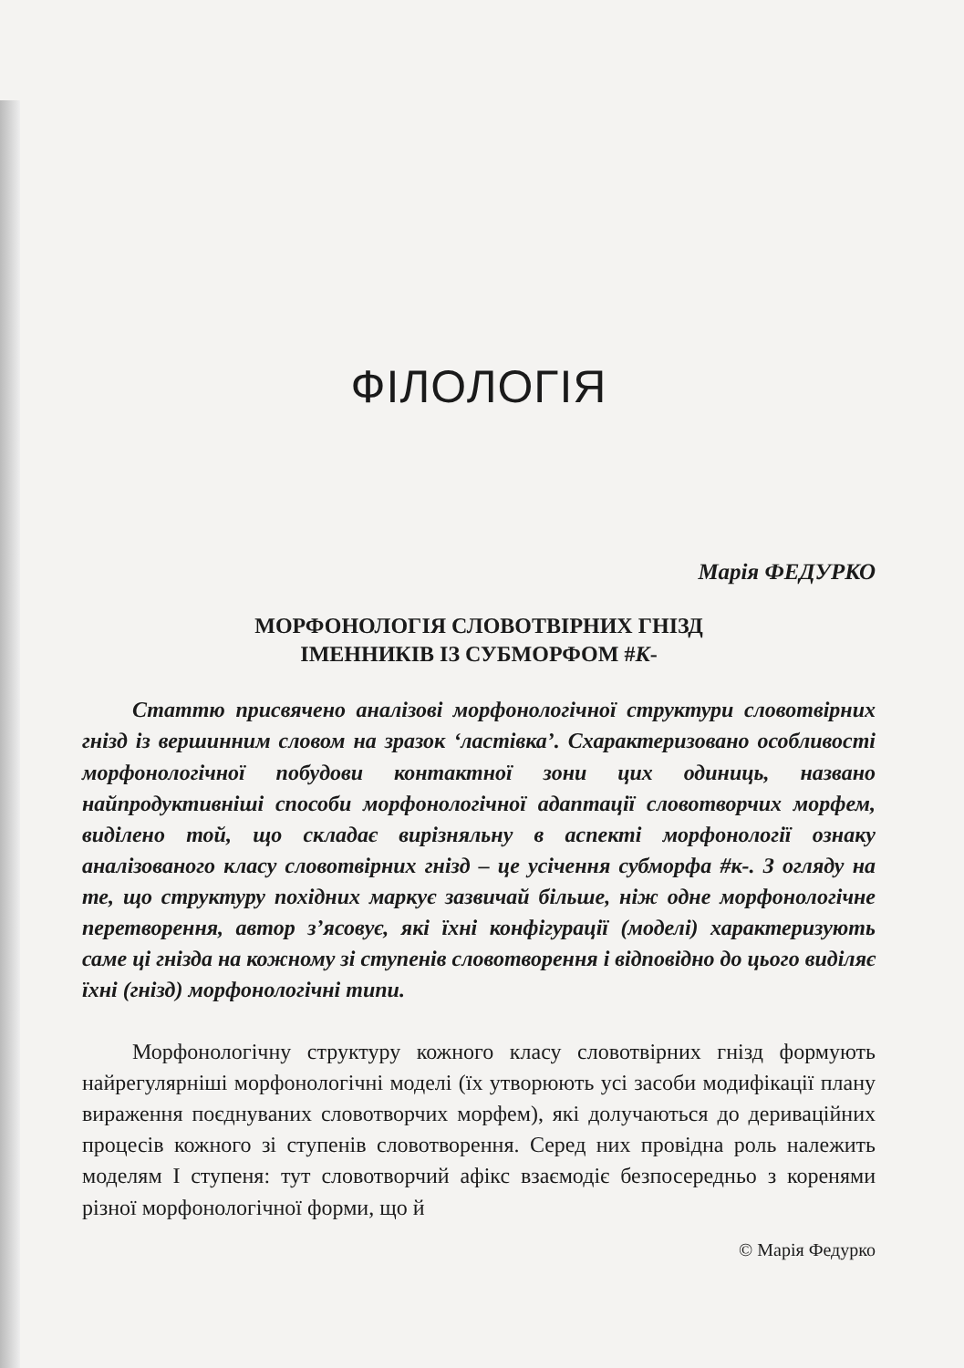ФІЛОЛОГІЯ
Марія ФЕДУРКО
МОРФОНОЛОГІЯ СЛОВОТВІРНИХ ГНІЗД
ІМЕННИКІВ ІЗ СУБМОРФОМ #К-
Статтю присвячено аналізові морфонологічної структури словотвірних гнізд із вершинним словом на зразок ‘ластівка’. Схарактеризовано особливості морфонологічної побудови контактної зони цих одиниць, названо найпродуктивніші способи морфонологічної адаптації словотворчих морфем, виділено той, що складає вирізняльну в аспекті морфонології ознаку аналізованого класу словотвірних гнізд – це усічення субморфа #к-. З огляду на те, що структуру похідних маркує зазвичай більше, ніж одне морфонологічне перетворення, автор з’ясовує, які їхні конфігурації (моделі) характеризують саме ці гнізда на кожному зі ступенів словотворення і відповідно до цього виділяє їхні (гнізд) морфонологічні типи.
Морфонологічну структуру кожного класу словотвірних гнізд формують найрегулярніші морфонологічні моделі (їх утворюють усі засоби модифікації плану вираження поєднуваних словотворчих морфем), які долучаються до дериваційних процесів кожного зі ступенів словотворення. Серед них провідна роль належить моделям І ступеня: тут словотворчий афікс взаємодіє безпосередньо з коренями різної морфонологічної форми, що й
© Марія Федурко